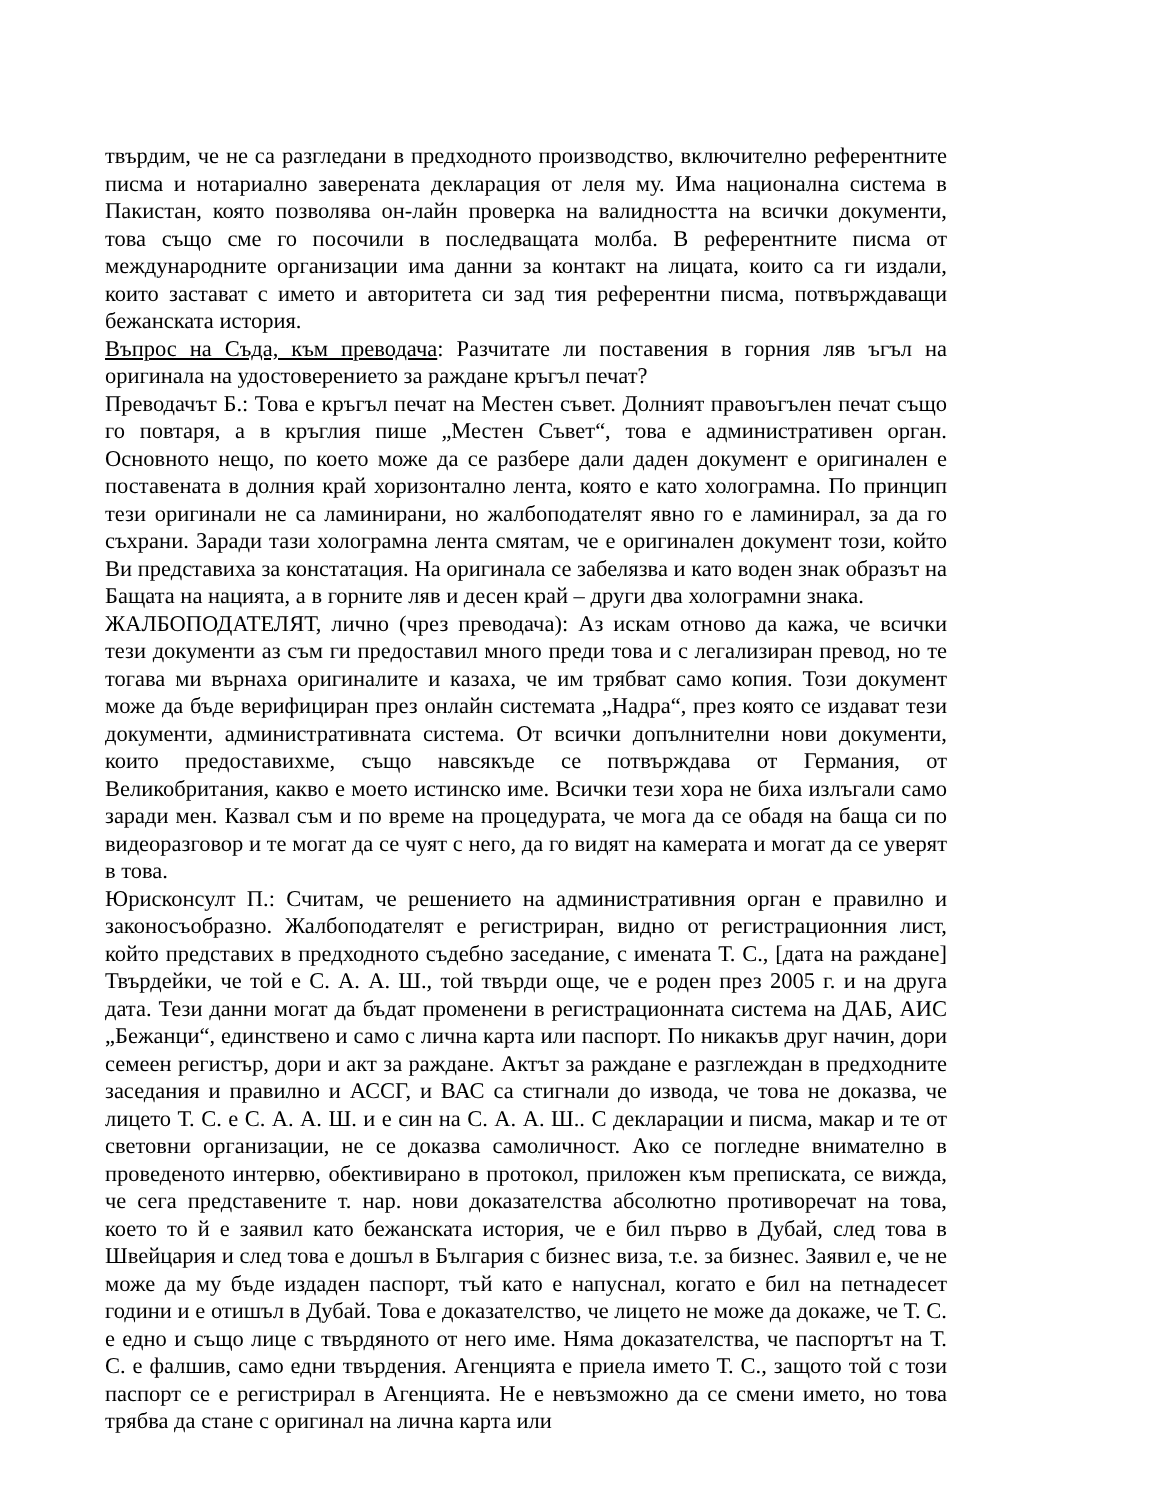твърдим, че не са разгледани в предходното производство, включително референтните писма и нотариално заверената декларация от леля му. Има национална система в Пакистан, която позволява он-лайн проверка на валидността на всички документи, това също сме го посочили в последващата молба. В референтните писма от международните организации има данни за контакт на лицата, които са ги издали, които застават с името и авторитета си зад тия референтни писма, потвърждаващи бежанската история.
Въпрос на Съда, към преводача: Разчитате ли поставения в горния ляв ъгъл на оригинала на удостоверението за раждане кръгъл печат?
Преводачът Б.: Това е кръгъл печат на Местен съвет. Долният правоъгълен печат също го повтаря, а в кръглия пише „Местен Съвет“, това е административен орган. Основното нещо, по което може да се разбере дали даден документ е оригинален е поставената в долния край хоризонтално лента, която е като холограмна. По принцип тези оригинали не са ламинирани, но жалбоподателят явно го е ламинирал, за да го съхрани. Заради тази холограмна лента смятам, че е оригинален документ този, който Ви представиха за констатация. На оригинала се забелязва и като воден знак образът на Бащата на нацията, а в горните ляв и десен край – други два холограмни знака.
ЖАЛБОПОДАТЕЛЯТ, лично (чрез преводача): Аз искам отново да кажа, че всички тези документи аз съм ги предоставил много преди това и с легализиран превод, но те тогава ми върнаха оригиналите и казаха, че им трябват само копия. Този документ може да бъде верифициран през онлайн системата „Надра“, през която се издават тези документи, административната система. От всички допълнителни нови документи, които предоставихме, също навсякъде се потвърждава от Германия, от Великобритания, какво е моето истинско име. Всички тези хора не биха излъгали само заради мен. Казвал съм и по време на процедурата, че мога да се обадя на баща си по видеоразговор и те могат да се чуят с него, да го видят на камерата и могат да се уверят в това.
Юрисконсулт П.: Считам, че решението на административния орган е правилно и законосъобразно. Жалбоподателят е регистриран, видно от регистрационния лист, който представих в предходното съдебно заседание, с имената Т. С., [дата на раждане] Твърдейки, че той е С. А. А. Ш., той твърди още, че е роден през 2005 г. и на друга дата. Тези данни могат да бъдат променени в регистрационната система на ДАБ, АИС „Бежанци“, единствено и само с лична карта или паспорт. По никакъв друг начин, дори семеен регистър, дори и акт за раждане. Актът за раждане е разглеждан в предходните заседания и правилно и АССГ, и ВАС са стигнали до извода, че това не доказва, че лицето Т. С. е С. А. А. Ш. и е син на С. А. А. Ш.. С декларации и писма, макар и те от световни организации, не се доказва самоличност. Ако се погледне внимателно в проведеното интервю, обективирано в протокол, приложен към преписката, се вижда, че сега представените т. нар. нови доказателства абсолютно противоречат на това, което то й е заявил като бежанската история, че е бил първо в Дубай, след това в Швейцария и след това е дошъл в България с бизнес виза, т.е. за бизнес. Заявил е, че не може да му бъде издаден паспорт, тъй като е напуснал, когато е бил на петнадесет години и е отишъл в Дубай. Това е доказателство, че лицето не може да докаже, че Т. С. е едно и също лице с твърдяното от него име. Няма доказателства, че паспортът на Т. С. е фалшив, само едни твърдения. Агенцията е приела името Т. С., защото той с този паспорт се е регистрирал в Агенцията. Не е невъзможно да се смени името, но това трябва да стане с оригинал на лична карта или